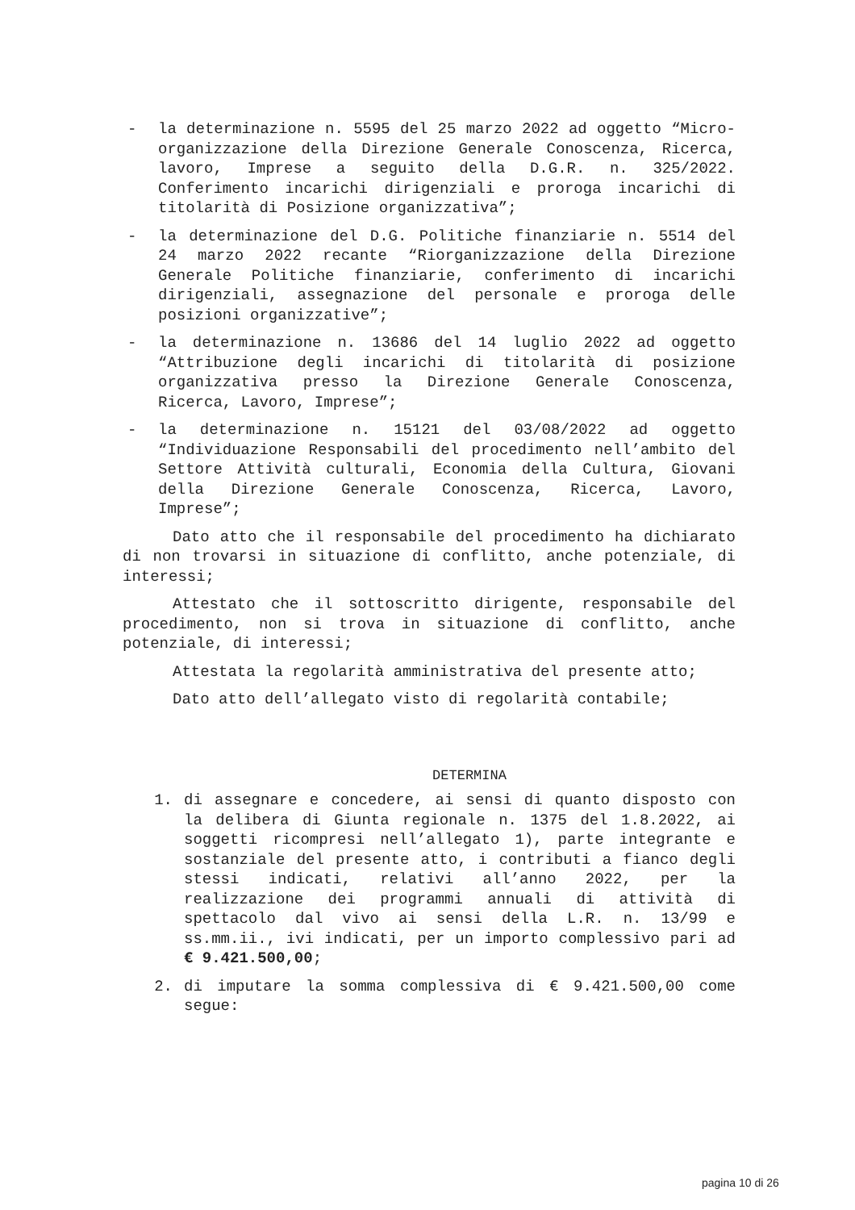- la determinazione n. 5595 del 25 marzo 2022 ad oggetto “Micro-organizzazione della Direzione Generale Conoscenza, Ricerca, lavoro, Imprese a seguito della D.G.R. n. 325/2022. Conferimento incarichi dirigenziali e proroga incarichi di titolarità di Posizione organizzativa”;
- la determinazione del D.G. Politiche finanziarie n. 5514 del 24 marzo 2022 recante “Riorganizzazione della Direzione Generale Politiche finanziarie, conferimento di incarichi dirigenziali, assegnazione del personale e proroga delle posizioni organizzative”;
- la determinazione n. 13686 del 14 luglio 2022 ad oggetto “Attribuzione degli incarichi di titolarità di posizione organizzativa presso la Direzione Generale Conoscenza, Ricerca, Lavoro, Imprese”;
- la determinazione n. 15121 del 03/08/2022 ad oggetto “Individuazione Responsabili del procedimento nell’ambito del Settore Attività culturali, Economia della Cultura, Giovani della Direzione Generale Conoscenza, Ricerca, Lavoro, Imprese”;
Dato atto che il responsabile del procedimento ha dichiarato di non trovarsi in situazione di conflitto, anche potenziale, di interessi;
Attestato che il sottoscritto dirigente, responsabile del procedimento, non si trova in situazione di conflitto, anche potenziale, di interessi;
Attestata la regolarità amministrativa del presente atto;
Dato atto dell’allegato visto di regolarità contabile;
DETERMINA
1. di assegnare e concedere, ai sensi di quanto disposto con la delibera di Giunta regionale n. 1375 del 1.8.2022, ai soggetti ricompresi nell’allegato 1), parte integrante e sostanziale del presente atto, i contributi a fianco degli stessi indicati, relativi all’anno 2022, per la realizzazione dei programmi annuali di attività di spettacolo dal vivo ai sensi della L.R. n. 13/99 e ss.mm.ii., ivi indicati, per un importo complessivo pari ad € 9.421.500,00;
2. di imputare la somma complessiva di € 9.421.500,00 come segue:
pagina 10 di 26